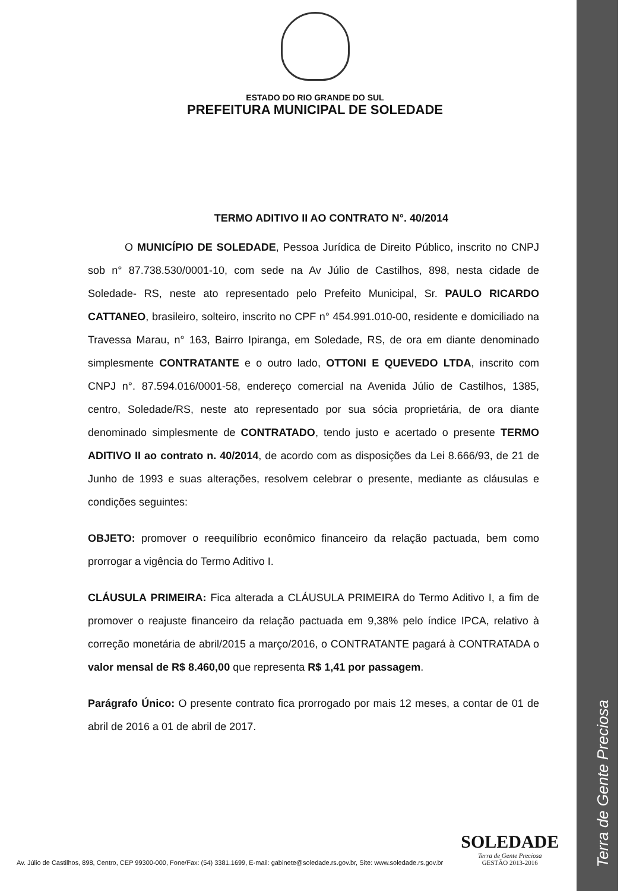Terra de Gente Preciosa
ESTADO DO RIO GRANDE DO SUL
PREFEITURA MUNICIPAL DE SOLEDADE
TERMO ADITIVO II AO CONTRATO N°. 40/2014
O MUNICÍPIO DE SOLEDADE, Pessoa Jurídica de Direito Público, inscrito no CNPJ sob n° 87.738.530/0001-10, com sede na Av Júlio de Castilhos, 898, nesta cidade de Soledade- RS, neste ato representado pelo Prefeito Municipal, Sr. PAULO RICARDO CATTANEO, brasileiro, solteiro, inscrito no CPF n° 454.991.010-00, residente e domiciliado na Travessa Marau, n° 163, Bairro Ipiranga, em Soledade, RS, de ora em diante denominado simplesmente CONTRATANTE e o outro lado, OTTONI E QUEVEDO LTDA, inscrito com CNPJ n°. 87.594.016/0001-58, endereço comercial na Avenida Júlio de Castilhos, 1385, centro, Soledade/RS, neste ato representado por sua sócia proprietária, de ora diante denominado simplesmente de CONTRATADO, tendo justo e acertado o presente TERMO ADITIVO II ao contrato n. 40/2014, de acordo com as disposições da Lei 8.666/93, de 21 de Junho de 1993 e suas alterações, resolvem celebrar o presente, mediante as cláusulas e condições seguintes:
OBJETO: promover o reequilíbrio econômico financeiro da relação pactuada, bem como prorrogar a vigência do Termo Aditivo I.
CLÁUSULA PRIMEIRA: Fica alterada a CLÁUSULA PRIMEIRA do Termo Aditivo I, a fim de promover o reajuste financeiro da relação pactuada em 9,38% pelo índice IPCA, relativo à correção monetária de abril/2015 a março/2016, o CONTRATANTE pagará à CONTRATADA o valor mensal de R$ 8.460,00 que representa R$ 1,41 por passagem.
Parágrafo Único: O presente contrato fica prorrogado por mais 12 meses, a contar de 01 de abril de 2016 a 01 de abril de 2017.
Av. Júlio de Castilhos, 898, Centro, CEP 99300-000, Fone/Fax: (54) 3381.1699, E-mail: gabinete@soledade.rs.gov.br, Site: www.soledade.rs.gov.br
SOLEDADE
Terra de Gente Preciosa
GESTÃO 2013-2016